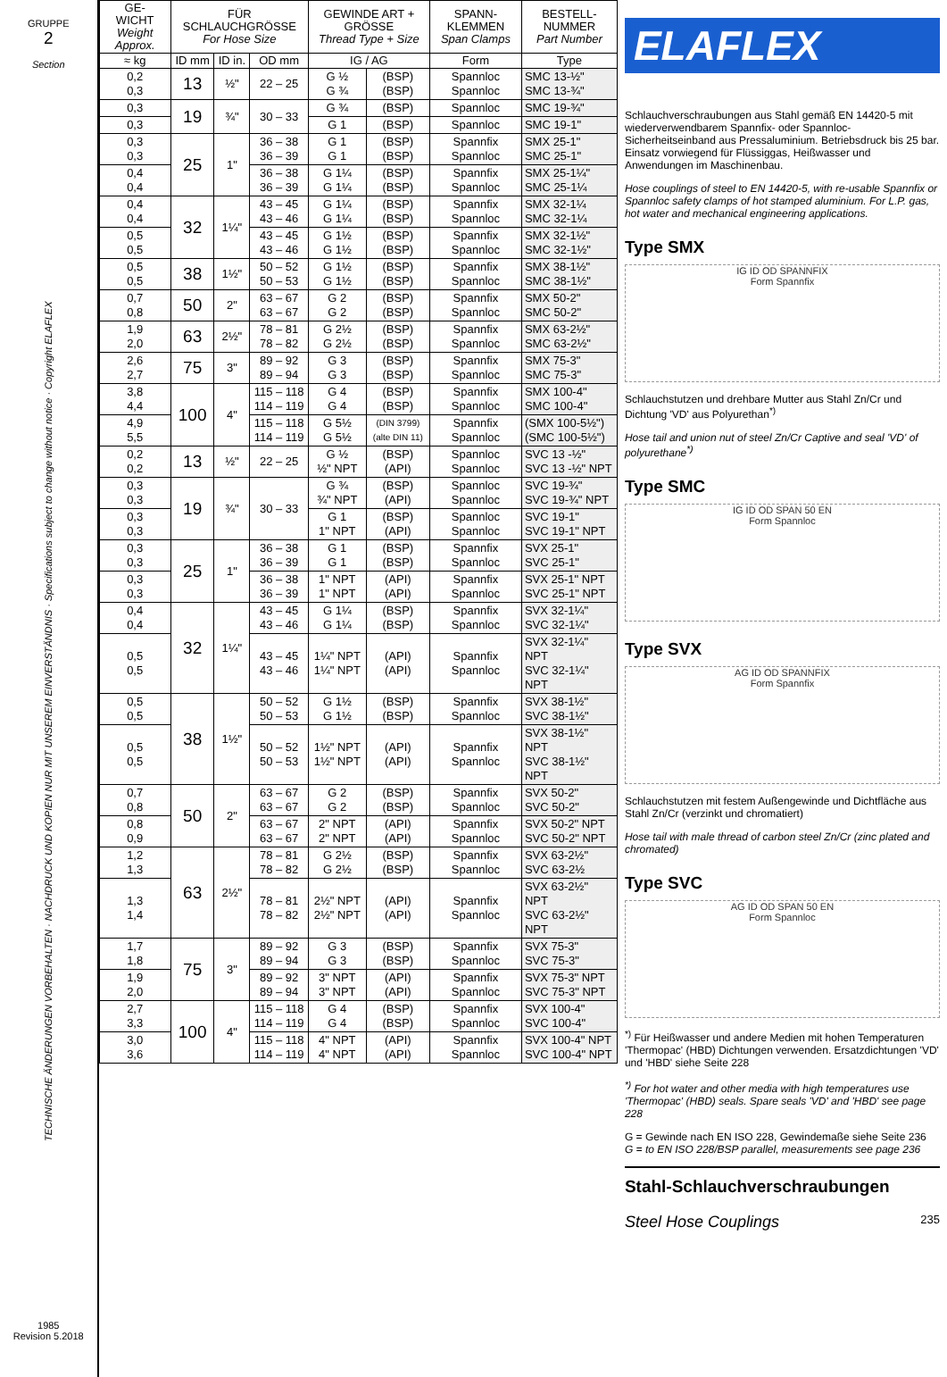GRUPPE
2
Section
TECHNISCHE ÄNDERUNGEN VORBEHALTEN · NACHDRUCK UND KOPIEN NUR MIT UNSEREM EINVERSTÄNDNIS · Specifications subject to change without notice · Copyright ELAFLEX
1985
Revision 5.2018
| GE- WICHT Weight Approx. | FÜR SCHLAUCHGRÖSSE For Hose Size | | | GEWINDE ART + GRÖSSE Thread Type + Size | | SPANN-KLEMMEN Span Clamps | BESTELL-NUMMER Part Number |
| --- | --- | --- | --- | --- | --- | --- | --- |
| ≈ kg | ID mm | ID in. | OD mm | IG / AG | | Form | Type |
| 0,2 0,3 | 13 | ½" | 22 – 25 | G ½ G ¾ | (BSP) (BSP) | Spannloc Spannloc | SMC 13-½" SMC 13-¾" |
| 0,3 | 19 | ¾" | 30 – 33 | G ¾ | (BSP) | Spannloc | SMC 19-¾" |
| 0,3 | | | | G 1 | (BSP) | Spannloc | SMC 19-1" |
| 0,3 0,3 | 25 | 1" | 36 – 38 36 – 39 | G 1 G 1 | (BSP) (BSP) | Spannfix Spannloc | SMX 25-1" SMC 25-1" |
| 0,4 0,4 | | | 36 – 38 36 – 39 | G 1¼ G 1¼ | (BSP) (BSP) | Spannfix Spannloc | SMX 25-1¼" SMC 25-1¼ |
| 0,4 0,4 | 32 | 1¼" | 43 – 45 43 – 46 | G 1¼ G 1¼ | (BSP) (BSP) | Spannfix Spannloc | SMX 32-1¼ SMC 32-1¼ |
| 0,5 0,5 | | | 43 – 45 43 – 46 | G 1½ G 1½ | (BSP) (BSP) | Spannfix Spannloc | SMX 32-1½" SMC 32-1½" |
| 0,5 0,5 | 38 | 1½" | 50 – 52 50 – 53 | G 1½ G 1½ | (BSP) (BSP) | Spannfix Spannloc | SMX 38-1½" SMC 38-1½" |
| 0,7 0,8 | 50 | 2" | 63 – 67 63 – 67 | G 2 G 2 | (BSP) (BSP) | Spannfix Spannloc | SMX 50-2" SMC 50-2" |
| 1,9 2,0 | 63 | 2½" | 78 – 81 78 – 82 | G 2½ G 2½ | (BSP) (BSP) | Spannfix Spannloc | SMX 63-2½" SMC 63-2½" |
| 2,6 2,7 | 75 | 3" | 89 – 92 89 – 94 | G 3 G 3 | (BSP) (BSP) | Spannfix Spannloc | SMX 75-3" SMC 75-3" |
| 3,8 4,4 | 100 | 4" | 115 – 118 114 – 119 | G 4 G 4 | (BSP) (BSP) | Spannfix Spannloc | SMX 100-4" SMC 100-4" |
| 4,9 5,5 | | | 115 – 118 114 – 119 | G 5½ G 5½ | (DIN 3799) (alte DIN 11) | Spannfix Spannloc | (SMX 100-5½") (SMC 100-5½") |
| 0,2 0,2 | 13 | ½" | 22 – 25 | G ½ ½" NPT | (BSP) (API) | Spannloc Spannloc | SVC 13 -½" SVC 13 -½" NPT |
| 0,3 0,3 | 19 | ¾" | 30 – 33 | G ¾ ¾" NPT | (BSP) (API) | Spannloc Spannloc | SVC 19-¾" SVC 19-¾" NPT |
| 0,3 0,3 | | | | G 1 1" NPT | (BSP) (API) | Spannloc Spannloc | SVC 19-1" SVC 19-1" NPT |
| 0,3 0,3 | 25 | 1" | 36 – 38 36 – 39 | G 1 G 1 | (BSP) (BSP) | Spannfix Spannloc | SVX 25-1" SVC 25-1" |
| 0,3 0,3 | | | 36 – 38 36 – 39 | 1" NPT 1" NPT | (API) (API) | Spannfix Spannloc | SVX 25-1" NPT SVC 25-1" NPT |
| 0,4 0,4 | 32 | 1¼" | 43 – 45 43 – 46 | G 1¼ G 1¼ | (BSP) (BSP) | Spannfix Spannloc | SVX 32-1¼" SVC 32-1¼" |
| 0,5 0,5 | | | 43 – 45 43 – 46 | 1¼" NPT 1¼" NPT | (API) (API) | Spannfix Spannloc | SVX 32-1¼" NPT SVC 32-1¼" NPT |
| 0,5 0,5 | 38 | 1½" | 50 – 52 50 – 53 | G 1½ G 1½ | (BSP) (BSP) | Spannfix Spannloc | SVX 38-1½" SVC 38-1½" |
| 0,5 0,5 | | | 50 – 52 50 – 53 | 1½" NPT 1½" NPT | (API) (API) | Spannfix Spannloc | SVX 38-1½" NPT SVC 38-1½" NPT |
| 0,7 0,8 | 50 | 2" | 63 – 67 63 – 67 | G 2 G 2 | (BSP) (BSP) | Spannfix Spannloc | SVX 50-2" SVC 50-2" |
| 0,8 0,9 | | | 63 – 67 63 – 67 | 2" NPT 2" NPT | (API) (API) | Spannfix Spannloc | SVX 50-2" NPT SVC 50-2" NPT |
| 1,2 1,3 | 63 | 2½" | 78 – 81 78 – 82 | G 2½ G 2½ | (BSP) (BSP) | Spannfix Spannloc | SVX 63-2½" SVC 63-2½ |
| 1,3 1,4 | | | 78 – 81 78 – 82 | 2½" NPT 2½" NPT | (API) (API) | Spannfix Spannloc | SVX 63-2½" NPT SVC 63-2½" NPT |
| 1,7 1,8 | 75 | 3" | 89 – 92 89 – 94 | G 3 G 3 | (BSP) (BSP) | Spannfix Spannloc | SVX 75-3" SVC 75-3" |
| 1,9 2,0 | | | 89 – 92 89 – 94 | 3" NPT 3" NPT | (API) (API) | Spannfix Spannloc | SVX 75-3" NPT SVC 75-3" NPT |
| 2,7 3,3 | 100 | 4" | 115 – 118 114 – 119 | G 4 G 4 | (BSP) (BSP) | Spannfix Spannloc | SVX 100-4" SVC 100-4" |
| 3,0 3,6 | | | 115 – 118 114 – 119 | 4" NPT 4" NPT | (API) (API) | Spannfix Spannloc | SVX 100-4" NPT SVC 100-4" NPT |
ELAFLEX
Schlauchverschraubungen aus Stahl gemäß EN 14420-5 mit wiederverwendbarem Spannfix- oder Spannloc-Sicherheitseinband aus Pressaluminium. Betriebsdruck bis 25 bar. Einsatz vorwiegend für Flüssiggas, Heißwasser und Anwendungen im Maschinenbau.
Hose couplings of steel to EN 14420-5, with re-usable Spannfix or Spannloc safety clamps of hot stamped aluminium. For L.P. gas, hot water and mechanical engineering applications.
Type SMX
IG ID OD SPANNFIX
Form Spannfix
Schlauchstutzen und drehbare Mutter aus Stahl Zn/Cr und Dichtung 'VD' aus Polyurethan<sup>*)</sup>
Hose tail and union nut of steel Zn/Cr Captive and seal 'VD' of polyurethane<sup>*)</sup>
Type SMC
IG ID OD SPAN 50 EN
Form Spannloc
Type SVX
AG ID OD SPANNFIX
Form Spannfix
Schlauchstutzen mit festem Außengewinde und Dichtfläche aus Stahl Zn/Cr (verzinkt und chromatiert)
Hose tail with male thread of carbon steel Zn/Cr (zinc plated and chromated)
Type SVC
AG ID OD SPAN 50 EN
Form Spannloc
<sup>*)</sup> Für Heißwasser und andere Medien mit hohen Temperaturen 'Thermopac' (HBD) Dichtungen verwenden. Ersatzdichtungen 'VD' und 'HBD' siehe Seite 228
<sup>*)</sup> For hot water and other media with high temperatures use 'Thermopac' (HBD) seals. Spare seals 'VD' and 'HBD' see page 228
G = Gewinde nach EN ISO 228, Gewindemaße siehe Seite 236
G = to EN ISO 228/BSP parallel, measurements see page 236
Stahl-Schlauchverschraubungen
Steel Hose Couplings 235